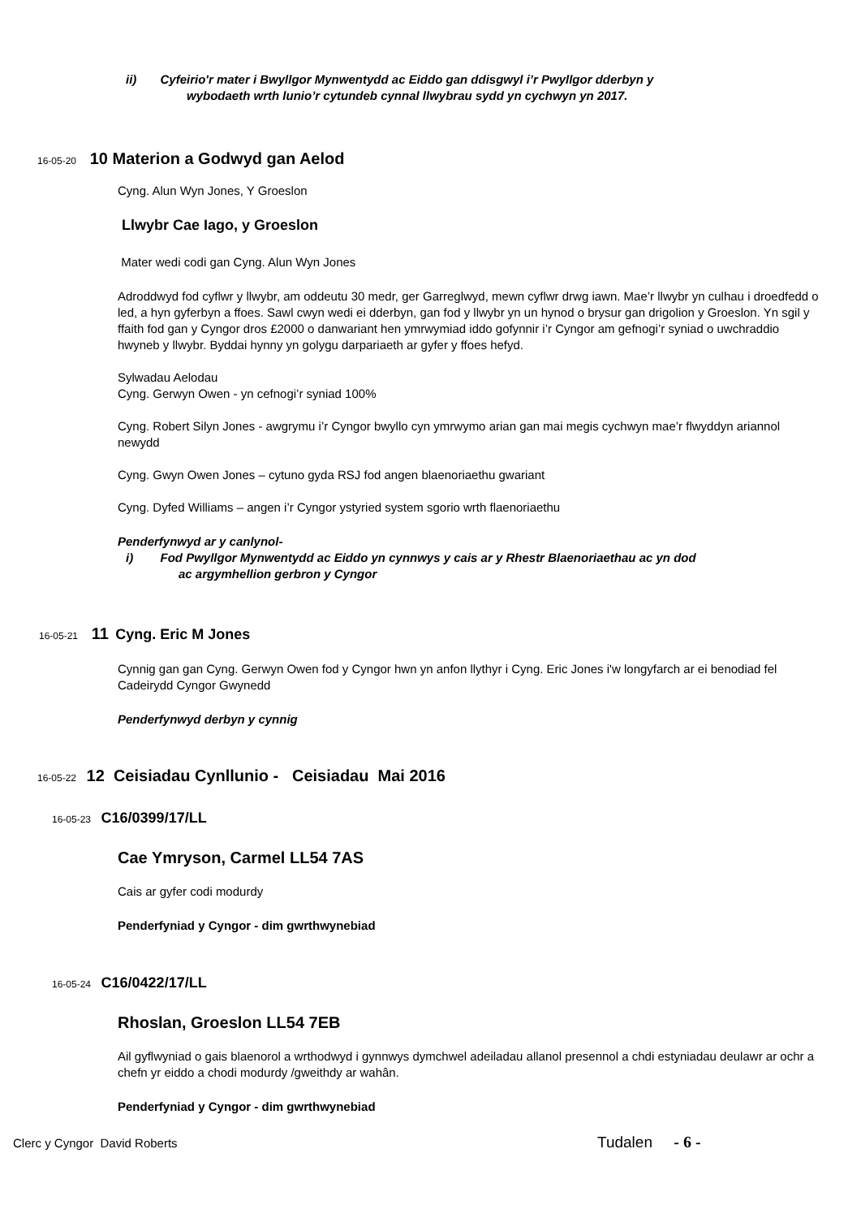ii) Cyfeirio'r mater i Bwyllgor Mynwentydd ac Eiddo gan ddisgwyl i’r Pwyllgor dderbyn y
wybodaeth wrth lunio’r cytundeb cynnal llwybrau sydd yn cychwyn yn 2017.
16-05-20 10 Materion a Godwyd gan Aelod
Cyng. Alun Wyn Jones, Y Groeslon
Llwybr Cae Iago, y Groeslon
Mater wedi codi gan Cyng. Alun Wyn Jones
Adroddwyd fod cyflwr y llwybr, am oddeutu 30 medr, ger Garreglwyd, mewn cyflwr drwg iawn. Mae’r llwybr yn culhau i droedfedd o led, a hyn gyferbyn a ffoes. Sawl cwyn wedi ei dderbyn, gan fod y llwybr yn un hynod o brysur gan drigolion y Groeslon. Yn sgil y ffaith fod gan y Cyngor dros £2000 o danwariant hen ymrwymiad iddo gofynnir i’r Cyngor am gefnogi’r syniad o uwchraddio hwyneb y llwybr. Byddai hynny yn golygu darpariaeth ar gyfer y ffoes hefyd.
Sylwadau Aelodau
Cyng. Gerwyn Owen - yn cefnogi’r syniad 100%
Cyng. Robert Silyn Jones - awgrymu i’r Cyngor bwyllo cyn ymrwymo arian gan mai megis cychwyn mae’r flwyddyn ariannol newydd
Cyng. Gwyn Owen Jones – cytuno gyda RSJ fod angen blaenoriaethu gwariant
Cyng. Dyfed Williams – angen i’r Cyngor ystyried system sgorio wrth flaenoriaethu
Penderfynwyd ar y canlynol-
i) Fod Pwyllgor Mynwentydd ac Eiddo yn cynnwys y cais ar y Rhestr Blaenoriaethau ac yn dod
ac argymhellion gerbron y Cyngor
16-05-21 11 Cyng. Eric M Jones
Cynnig gan gan Cyng. Gerwyn Owen fod y Cyngor hwn yn anfon llythyr i Cyng. Eric Jones i'w longyfarch ar ei benodiad fel Cadeirydd Cyngor Gwynedd
Penderfynwyd derbyn y cynnig
16-05-22 12 Ceisiadau Cynllunio - Ceisiadau Mai 2016
16-05-23 C16/0399/17/LL
Cae Ymryson, Carmel LL54 7AS
Cais ar gyfer codi modurdy
Penderfyniad y Cyngor - dim gwrthwynebiad
16-05-24 C16/0422/17/LL
Rhoslan, Groeslon LL54 7EB
Ail gyflwyniad o gais blaenorol a wrthodwyd i gynnwys dymchwel adeiladau allanol presennol a chdi estyniadau deulawr ar ochr a chefn yr eiddo a chodi modurdy /gweithdy ar wahân.
Penderfyniad y Cyngor - dim gwrthwynebiad
Clerc y Cyngor David Roberts Tudalen - 6 -